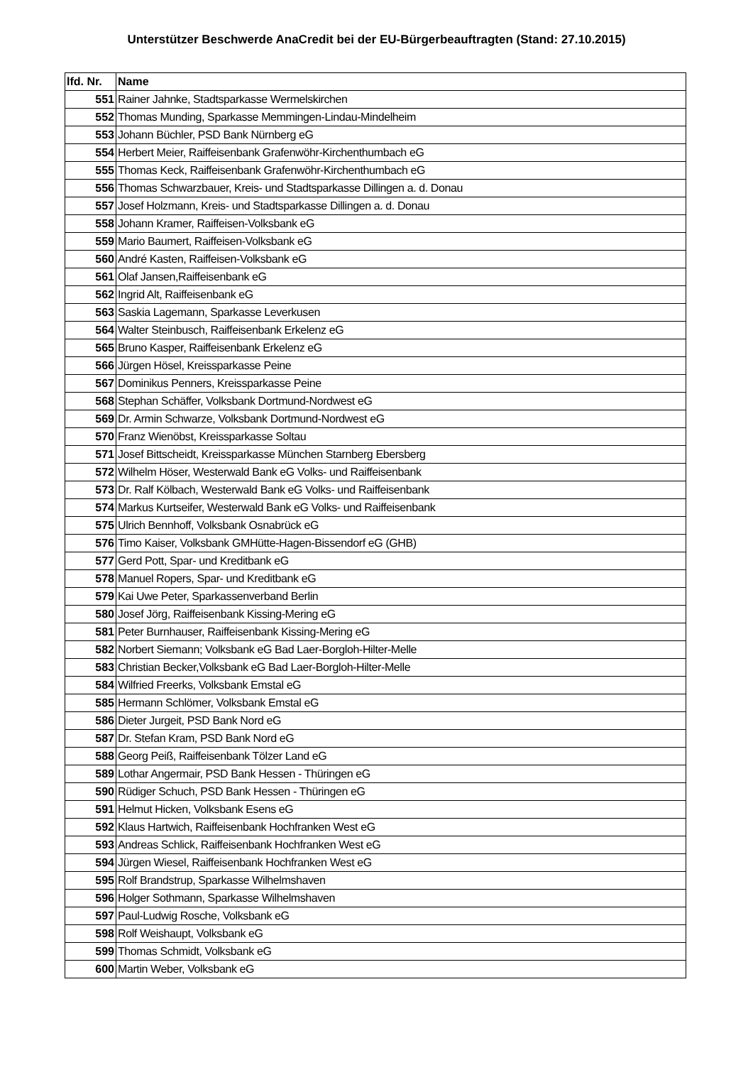Unterstützer Beschwerde AnaCredit bei der EU-Bürgerbeauftragten (Stand: 27.10.2015)
| lfd. Nr. | Name |
| --- | --- |
| 551 | Rainer Jahnke, Stadtsparkasse Wermelskirchen |
| 552 | Thomas Munding, Sparkasse Memmingen-Lindau-Mindelheim |
| 553 | Johann Büchler, PSD Bank Nürnberg eG |
| 554 | Herbert Meier, Raiffeisenbank Grafenwöhr-Kirchenthumbach eG |
| 555 | Thomas Keck, Raiffeisenbank Grafenwöhr-Kirchenthumbach eG |
| 556 | Thomas Schwarzbauer, Kreis- und Stadtsparkasse Dillingen a. d. Donau |
| 557 | Josef Holzmann, Kreis- und Stadtsparkasse Dillingen a. d. Donau |
| 558 | Johann Kramer, Raiffeisen-Volksbank eG |
| 559 | Mario Baumert, Raiffeisen-Volksbank eG |
| 560 | André Kasten, Raiffeisen-Volksbank eG |
| 561 | Olaf Jansen,Raiffeisenbank eG |
| 562 | Ingrid Alt, Raiffeisenbank eG |
| 563 | Saskia Lagemann, Sparkasse Leverkusen |
| 564 | Walter Steinbusch, Raiffeisenbank Erkelenz eG |
| 565 | Bruno Kasper, Raiffeisenbank Erkelenz eG |
| 566 | Jürgen Hösel, Kreissparkasse Peine |
| 567 | Dominikus Penners, Kreissparkasse Peine |
| 568 | Stephan Schäffer, Volksbank Dortmund-Nordwest eG |
| 569 | Dr. Armin Schwarze, Volksbank Dortmund-Nordwest eG |
| 570 | Franz Wienöbst, Kreissparkasse Soltau |
| 571 | Josef Bittscheidt, Kreissparkasse München Starnberg Ebersberg |
| 572 | Wilhelm Höser, Westerwald Bank eG Volks- und Raiffeisenbank |
| 573 | Dr. Ralf Kölbach, Westerwald Bank eG Volks- und Raiffeisenbank |
| 574 | Markus Kurtseifer, Westerwald Bank eG Volks- und Raiffeisenbank |
| 575 | Ulrich Bennhoff, Volksbank Osnabrück eG |
| 576 | Timo Kaiser, Volksbank GMHütte-Hagen-Bissendorf eG (GHB) |
| 577 | Gerd Pott, Spar- und Kreditbank eG |
| 578 | Manuel Ropers, Spar- und Kreditbank eG |
| 579 | Kai Uwe Peter, Sparkassenverband Berlin |
| 580 | Josef Jörg, Raiffeisenbank Kissing-Mering eG |
| 581 | Peter Burnhauser, Raiffeisenbank Kissing-Mering eG |
| 582 | Norbert Siemann; Volksbank eG Bad Laer-Borgloh-Hilter-Melle |
| 583 | Christian Becker,Volksbank eG Bad Laer-Borgloh-Hilter-Melle |
| 584 | Wilfried Freerks, Volksbank Emstal eG |
| 585 | Hermann Schlömer, Volksbank Emstal eG |
| 586 | Dieter Jurgeit, PSD Bank Nord eG |
| 587 | Dr. Stefan Kram, PSD Bank Nord eG |
| 588 | Georg Peiß, Raiffeisenbank Tölzer Land eG |
| 589 | Lothar Angermair, PSD Bank Hessen - Thüringen eG |
| 590 | Rüdiger Schuch, PSD Bank Hessen - Thüringen eG |
| 591 | Helmut Hicken, Volksbank Esens eG |
| 592 | Klaus Hartwich, Raiffeisenbank Hochfranken West eG |
| 593 | Andreas Schlick, Raiffeisenbank Hochfranken West eG |
| 594 | Jürgen Wiesel, Raiffeisenbank Hochfranken West eG |
| 595 | Rolf Brandstrup, Sparkasse Wilhelmshaven |
| 596 | Holger Sothmann, Sparkasse Wilhelmshaven |
| 597 | Paul-Ludwig Rosche, Volksbank eG |
| 598 | Rolf Weishaupt, Volksbank eG |
| 599 | Thomas Schmidt, Volksbank eG |
| 600 | Martin Weber, Volksbank eG |